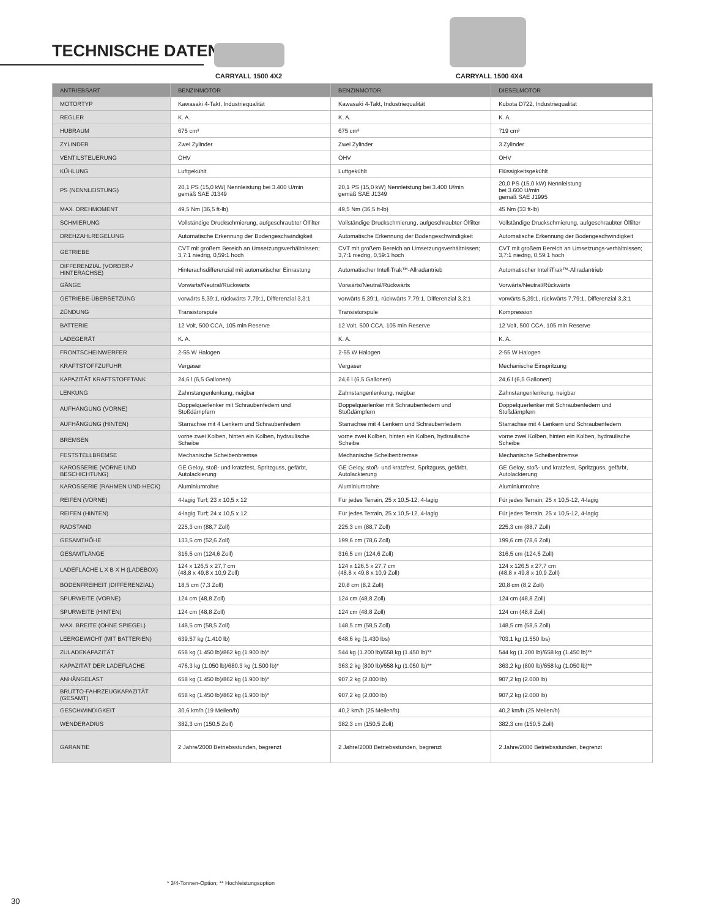TECHNISCHE DATEN
CARRYALL 1500 4X2 CARRYALL 1500 4X4
| ANTRIEBSART | BENZINMOTOR | BENZINMOTOR | DIESELMOTOR |
| MOTORTYP | Kawasaki 4-Takt, Industriequalität | Kawasaki 4-Takt, Industriequalität | Kubota D722, Industriequalität |
| REGLER | K. A. | K. A. | K. A. |
| HUBRAUM | 675 cm³ | 675 cm³ | 719 cm³ |
| ZYLINDER | Zwei Zylinder | Zwei Zylinder | 3 Zylinder |
| VENTILSTEUERUNG | OHV | OHV | OHV |
| KÜHLUNG | Luftgekühlt | Luftgekühlt | Flüssigkeitsgekühlt |
| PS (NENNLEISTUNG) | 20,1 PS (15,0 kW) Nennleistung bei 3.400 U/min gemäß SAE J1349 | 20,1 PS (15,0 kW) Nennleistung bei 3.400 U/min gemäß SAE J1349 | 20,0 PS (15,0 kW) Nennleistung bei 3.600 U/min gemäß SAE J1995 |
| MAX. DREHMOMENT | 49,5 Nm (36,5 ft-lb) | 49,5 Nm (36,5 ft-lb) | 45 Nm (33 ft-lb) |
| SCHMIERUNG | Vollständige Druckschmierung, aufgeschraubter Ölfilter | Vollständige Druckschmierung, aufgeschraubter Ölfilter | Vollständige Druckschmierung, aufgeschraubter Ölfilter |
| DREHZAHLREGELUNG | Automatische Erkennung der Bodengeschwindigkeit | Automatische Erkennung der Bodengeschwindigkeit | Automatische Erkennung der Bodengeschwindigkeit |
| GETRIEBE | CVT mit großem Bereich an Umsetzungsverhältnissen; 3,7:1 niedrig, 0,59:1 hoch | CVT mit großem Bereich an Umsetzungsverhältnissen; 3,7:1 niedrig, 0,59:1 hoch | CVT mit großem Bereich an Umsetzungs-verhältnissen; 3,7:1 niedrig, 0,59:1 hoch |
| DIFFERENZIAL (VORDER-/ HINTERACHSE) | Hinterachsdifferenzial mit automatischer Einrastung | Automatischer IntelliTrak™-Allradantrieb | Automatischer IntelliTrak™-Allradantrieb |
| GÄNGE | Vorwärts/Neutral/Rückwärts | Vorwärts/Neutral/Rückwärts | Vorwärts/Neutral/Rückwärts |
| GETRIEBE-ÜBERSETZUNG | vorwärts 5,39:1, rückwärts 7,79:1, Differenzial 3,3:1 | vorwärts 5,39:1, rückwärts 7,79:1, Differenzial 3,3:1 | vorwärts 5,39:1, rückwärts 7,79:1, Differenzial 3,3:1 |
| ZÜNDUNG | Transistorspule | Transistorspule | Kompression |
| BATTERIE | 12 Volt, 500 CCA, 105 min Reserve | 12 Volt, 500 CCA, 105 min Reserve | 12 Volt, 500 CCA, 105 min Reserve |
| LADEGERÄT | K. A. | K. A. | K. A. |
| FRONTSCHEINWERFER | 2-55 W Halogen | 2-55 W Halogen | 2-55 W Halogen |
| KRAFTSTOFFZUFUHR | Vergaser | Vergaser | Mechanische Einspritzung |
| KAPAZITÄT KRAFTSTOFFTANK | 24,6 l (6,5 Gallonen) | 24,6 l (6,5 Gallonen) | 24,6 l (6,5 Gallonen) |
| LENKUNG | Zahnstangenlenkung, neigbar | Zahnstangenlenkung, neigbar | Zahnstangenlenkung, neigbar |
| AUFHÄNGUNG (VORNE) | Doppelquerlenker mit Schraubenfedern und Stoßdämpfern | Doppelquerlenker mit Schraubenfedern und Stoßdämpfern | Doppelquerlenker mit Schraubenfedern und Stoßdämpfern |
| AUFHÄNGUNG (HINTEN) | Starrachse mit 4 Lenkern und Schraubenfedern | Starrachse mit 4 Lenkern und Schraubenfedern | Starrachse mit 4 Lenkern und Schraubenfedern |
| BREMSEN | vorne zwei Kolben, hinten ein Kolben, hydraulische Scheibe | vorne zwei Kolben, hinten ein Kolben, hydraulische Scheibe | vorne zwei Kolben, hinten ein Kolben, hydraulische Scheibe |
| FESTSTELLBREMSE | Mechanische Scheibenbremse | Mechanische Scheibenbremse | Mechanische Scheibenbremse |
| KAROSSERIE (VORNE UND BESCHICHTUNG) | GE Geloy, stoß- und kratzfest, Spritzguss, gefärbt, Autolackierung | GE Geloy, stoß- und kratzfest, Spritzguss, gefärbt, Autolackierung | GE Geloy, stoß- und kratzfest, Spritzguss, gefärbt, Autolackierung |
| KAROSSERIE (RAHMEN UND HECK) | Aluminiumrohre | Aluminiumrohre | Aluminiumrohre |
| REIFEN (VORNE) | 4-lagig Turf; 23 x 10,5 x 12 | Für jedes Terrain, 25 x 10,5-12, 4-lagig | Für jedes Terrain, 25 x 10,5-12, 4-lagig |
| REIFEN (HINTEN) | 4-lagig Turf; 24 x 10,5 x 12 | Für jedes Terrain, 25 x 10,5-12, 4-lagig | Für jedes Terrain, 25 x 10,5-12, 4-lagig |
| RADSTAND | 225,3 cm (88,7 Zoll) | 225,3 cm (88,7 Zoll) | 225,3 cm (88,7 Zoll) |
| GESAMTHÖHE | 133,5 cm (52,6 Zoll) | 199,6 cm (78,6 Zoll) | 199,6 cm (78,6 Zoll) |
| GESAMTLÄNGE | 316,5 cm (124,6 Zoll) | 316,5 cm (124,6 Zoll) | 316,5 cm (124,6 Zoll) |
| LADEFLÄCHE L X B X H (LADEBOX) | 124 x 126,5 x 27,7 cm (48,8 x 49,8 x 10,9 Zoll) | 124 x 126,5 x 27,7 cm (48,8 x 49,8 x 10,9 Zoll) | 124 x 126,5 x 27,7 cm (48,8 x 49,8 x 10,9 Zoll) |
| BODENFREIHEIT (DIFFERENZIAL) | 18,5 cm (7,3 Zoll) | 20,8 cm (8,2 Zoll) | 20,8 cm (8,2 Zoll) |
| SPURWEITE (VORNE) | 124 cm (48,8 Zoll) | 124 cm (48,8 Zoll) | 124 cm (48,8 Zoll) |
| SPURWEITE (HINTEN) | 124 cm (48,8 Zoll) | 124 cm (48,8 Zoll) | 124 cm (48,8 Zoll) |
| MAX. BREITE (OHNE SPIEGEL) | 148,5 cm (58,5 Zoll) | 148,5 cm (58,5 Zoll) | 148,5 cm (58,5 Zoll) |
| LEERGEWICHT (MIT BATTERIEN) | 639,57 kg (1.410 lb) | 648,6 kg (1.430 lbs) | 703,1 kg (1.550 lbs) |
| ZULADEKAPAZITÄT | 658 kg (1.450 lb)/862 kg (1.900 lb)* | 544 kg (1.200 lb)/658 kg (1.450 lb)** | 544 kg (1.200 lb)/658 kg (1.450 lb)** |
| KAPAZITÄT DER LADEFLÄCHE | 476,3 kg (1.050 lb)/680,3 kg (1.500 lb)* | 363,2 kg (800 lb)/658 kg (1.050 lb)** | 363,2 kg (800 lb)/658 kg (1.050 lb)** |
| ANHÄNGELAST | 658 kg (1.450 lb)/862 kg (1.900 lb)* | 907,2 kg (2.000 lb) | 907,2 kg (2.000 lb) |
| BRUTTO-FAHRZEUGKAPAZITÄT (GESAMT) | 658 kg (1.450 lb)/862 kg (1.900 lb)* | 907,2 kg (2.000 lb) | 907,2 kg (2.000 lb) |
| GESCHWINDIGKEIT | 30,6 km/h (19 Meilen/h) | 40,2 km/h (25 Meilen/h) | 40,2 km/h (25 Meilen/h) |
| WENDERADIUS | 382,3 cm (150,5 Zoll) | 382,3 cm (150,5 Zoll) | 382,3 cm (150,5 Zoll) |
| GARANTIE | 2 Jahre/2000 Betriebsstunden, begrenzt | 2 Jahre/2000 Betriebsstunden, begrenzt | 2 Jahre/2000 Betriebsstunden, begrenzt |
* 3/4-Tonnen-Option; ** Hochleistungsoption
30